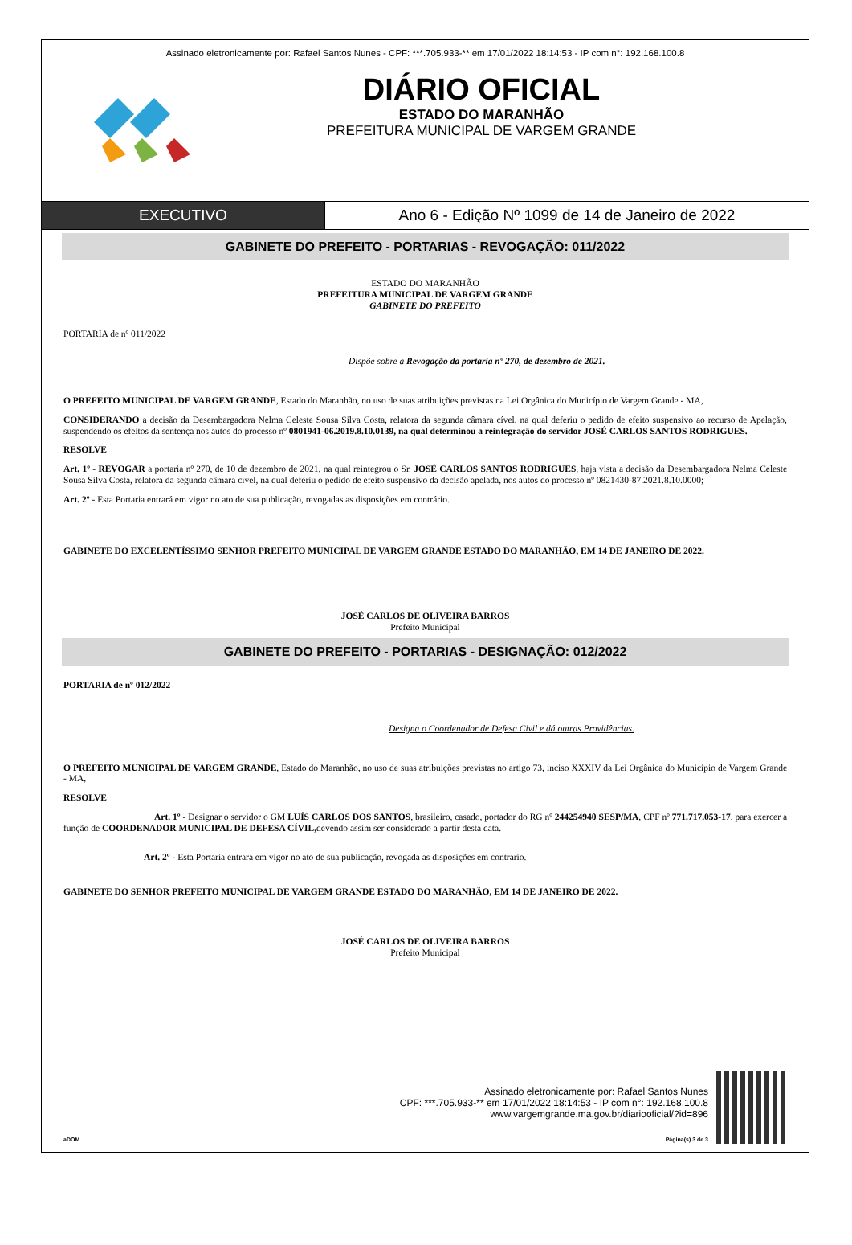Assinado eletronicamente por: Rafael Santos Nunes - CPF: ***.705.933-** em 17/01/2022 18:14:53 - IP com n°: 192.168.100.8
DIÁRIO OFICIAL
ESTADO DO MARANHÃO
PREFEITURA MUNICIPAL DE VARGEM GRANDE
EXECUTIVO Ano 6 - Edição Nº 1099 de 14 de Janeiro de 2022
GABINETE DO PREFEITO - PORTARIAS - REVOGAÇÃO: 011/2022
ESTADO DO MARANHÃO
PREFEITURA MUNICIPAL DE VARGEM GRANDE
GABINETE DO PREFEITO
PORTARIA de nº 011/2022
Dispõe sobre a Revogação da portaria nº 270, de dezembro de 2021.
O PREFEITO MUNICIPAL DE VARGEM GRANDE, Estado do Maranhão, no uso de suas atribuições previstas na Lei Orgânica do Município de Vargem Grande - MA,
CONSIDERANDO a decisão da Desembargadora Nelma Celeste Sousa Silva Costa, relatora da segunda câmara cível, na qual deferiu o pedido de efeito suspensivo ao recurso de Apelação, suspendendo os efeitos da sentença nos autos do processo nº 0801941-06.2019.8.10.0139, na qual determinou a reintegração do servidor JOSÉ CARLOS SANTOS RODRIGUES.
RESOLVE
Art. 1º - REVOGAR a portaria nº 270, de 10 de dezembro de 2021, na qual reintegrou o Sr. JOSÉ CARLOS SANTOS RODRIGUES, haja vista a decisão da Desembargadora Nelma Celeste Sousa Silva Costa, relatora da segunda câmara cível, na qual deferiu o pedido de efeito suspensivo da decisão apelada, nos autos do processo nº 0821430-87.2021.8.10.0000;
Art. 2º - Esta Portaria entrará em vigor no ato de sua publicação, revogadas as disposições em contrário.
GABINETE DO EXCELENTÍSSIMO SENHOR PREFEITO MUNICIPAL DE VARGEM GRANDE ESTADO DO MARANHÃO, EM 14 DE JANEIRO DE 2022.
JOSÉ CARLOS DE OLIVEIRA BARROS
Prefeito Municipal
GABINETE DO PREFEITO - PORTARIAS - DESIGNAÇÃO: 012/2022
PORTARIA de nº 012/2022
Designa o Coordenador de Defesa Civil e dá outras Providências.
O PREFEITO MUNICIPAL DE VARGEM GRANDE, Estado do Maranhão, no uso de suas atribuições previstas no artigo 73, inciso XXXIV da Lei Orgânica do Município de Vargem Grande - MA,
RESOLVE
Art. 1º - Designar o servidor o GM LUÍS CARLOS DOS SANTOS, brasileiro, casado, portador do RG nº 244254940 SESP/MA, CPF nº 771.717.053-17, para exercer a função de COORDENADOR MUNICIPAL DE DEFESA CÍVIL, devendo assim ser considerado a partir desta data.
Art. 2º - Esta Portaria entrará em vigor no ato de sua publicação, revogada as disposições em contrario.
GABINETE DO SENHOR PREFEITO MUNICIPAL DE VARGEM GRANDE ESTADO DO MARANHÃO, EM 14 DE JANEIRO DE 2022.
JOSÉ CARLOS DE OLIVEIRA BARROS
Prefeito Municipal
Assinado eletronicamente por: Rafael Santos Nunes
CPF: ***.705.933-** em 17/01/2022 18:14:53 - IP com n°: 192.168.100.8
www.vargemgrande.ma.gov.br/diariooficial/?id=896
aDOM Página(s) 3 de 3